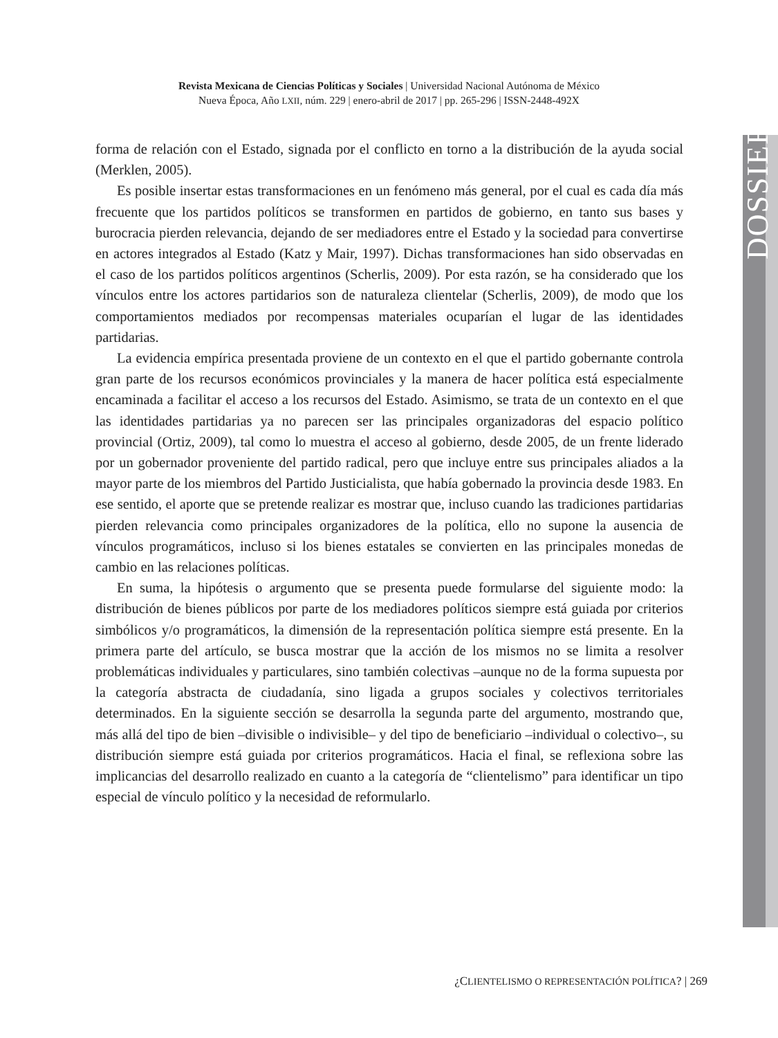Revista Mexicana de Ciencias Políticas y Sociales | Universidad Nacional Autónoma de México
Nueva Época, Año LXII, núm. 229 | enero-abril de 2017 | pp. 265-296 | ISSN-2448-492X
DOSSIER
forma de relación con el Estado, signada por el conflicto en torno a la distribución de la ayuda social (Merklen, 2005).
Es posible insertar estas transformaciones en un fenómeno más general, por el cual es cada día más frecuente que los partidos políticos se transformen en partidos de gobierno, en tanto sus bases y burocracia pierden relevancia, dejando de ser mediadores entre el Estado y la sociedad para convertirse en actores integrados al Estado (Katz y Mair, 1997). Dichas transformaciones han sido observadas en el caso de los partidos políticos argentinos (Scherlis, 2009). Por esta razón, se ha considerado que los vínculos entre los actores partidarios son de naturaleza clientelar (Scherlis, 2009), de modo que los comportamientos mediados por recompensas materiales ocuparían el lugar de las identidades partidarias.
La evidencia empírica presentada proviene de un contexto en el que el partido gobernante controla gran parte de los recursos económicos provinciales y la manera de hacer política está especialmente encaminada a facilitar el acceso a los recursos del Estado. Asimismo, se trata de un contexto en el que las identidades partidarias ya no parecen ser las principales organizadoras del espacio político provincial (Ortiz, 2009), tal como lo muestra el acceso al gobierno, desde 2005, de un frente liderado por un gobernador proveniente del partido radical, pero que incluye entre sus principales aliados a la mayor parte de los miembros del Partido Justicialista, que había gobernado la provincia desde 1983. En ese sentido, el aporte que se pretende realizar es mostrar que, incluso cuando las tradiciones partidarias pierden relevancia como principales organizadores de la política, ello no supone la ausencia de vínculos programáticos, incluso si los bienes estatales se convierten en las principales monedas de cambio en las relaciones políticas.
En suma, la hipótesis o argumento que se presenta puede formularse del siguiente modo: la distribución de bienes públicos por parte de los mediadores políticos siempre está guiada por criterios simbólicos y/o programáticos, la dimensión de la representación política siempre está presente. En la primera parte del artículo, se busca mostrar que la acción de los mismos no se limita a resolver problemáticas individuales y particulares, sino también colectivas –aunque no de la forma supuesta por la categoría abstracta de ciudadanía, sino ligada a grupos sociales y colectivos territoriales determinados. En la siguiente sección se desarrolla la segunda parte del argumento, mostrando que, más allá del tipo de bien –divisible o indivisible– y del tipo de beneficiario –individual o colectivo–, su distribución siempre está guiada por criterios programáticos. Hacia el final, se reflexiona sobre las implicancias del desarrollo realizado en cuanto a la categoría de “clientelismo” para identificar un tipo especial de vínculo político y la necesidad de reformularlo.
¿CLIENTELISMO O REPRESENTACIÓN POLÍTICA? | 269